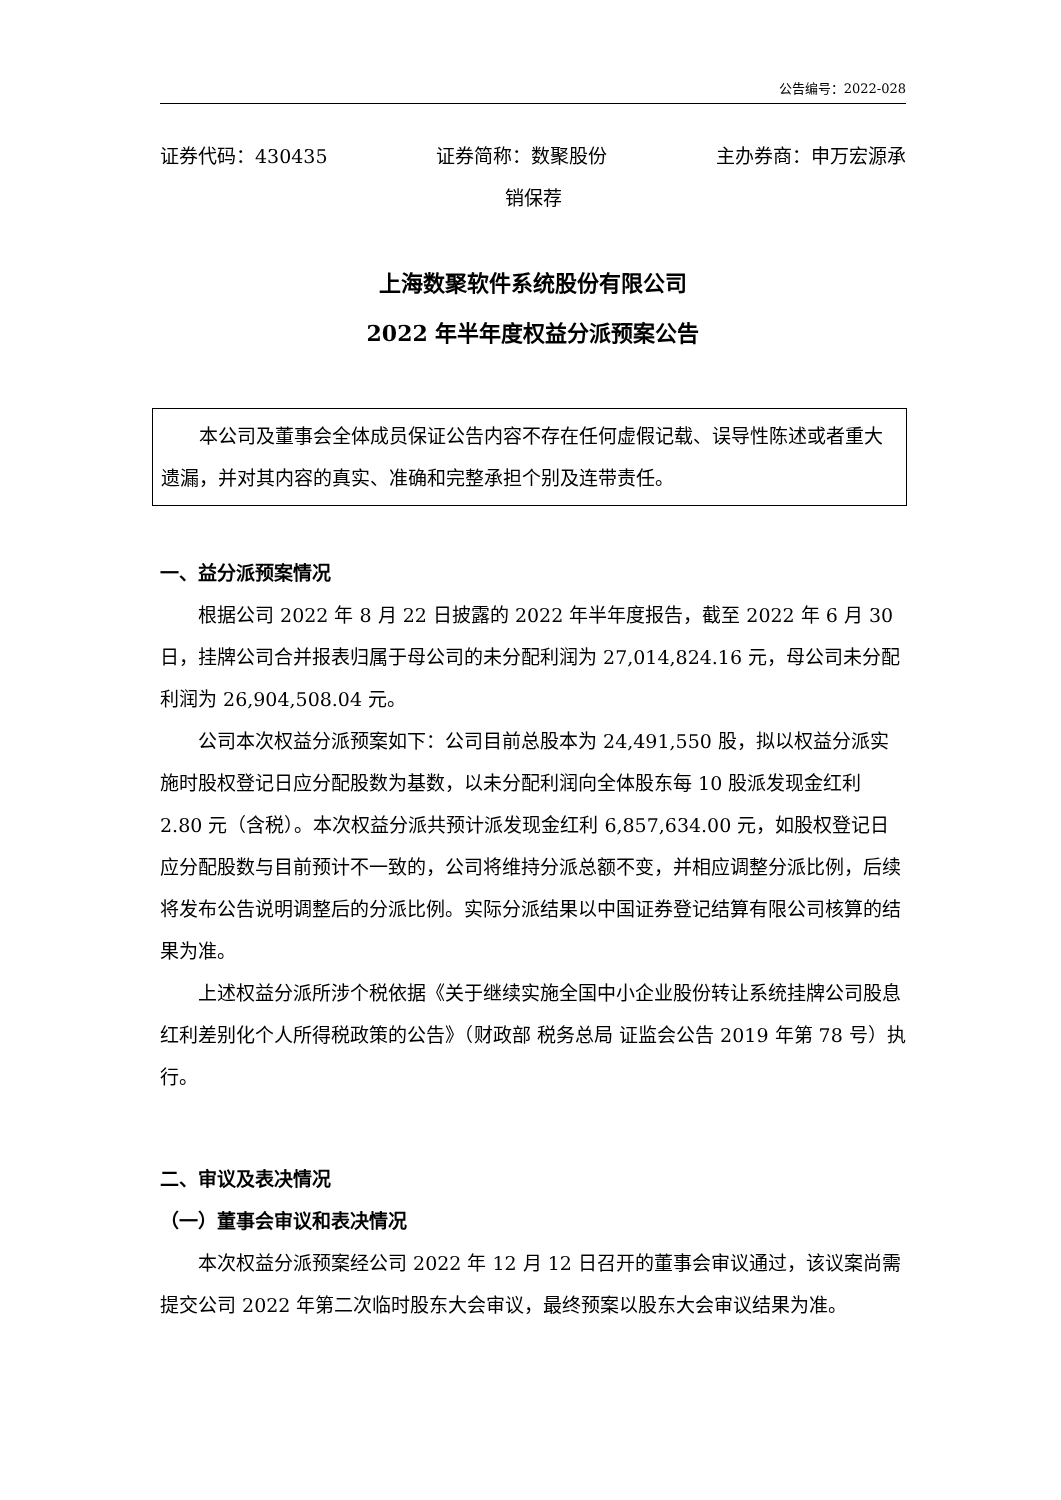公告编号：2022-028
证券代码：430435 证券简称：数聚股份 主办券商：申万宏源承
销保荐
上海数聚软件系统股份有限公司
2022 年半年度权益分派预案公告
本公司及董事会全体成员保证公告内容不存在任何虚假记载、误导性陈述或者重大遗漏，并对其内容的真实、准确和完整承担个别及连带责任。
一、益分派预案情况
根据公司 2022 年 8 月 22 日披露的 2022 年半年度报告，截至 2022 年 6 月 30 日，挂牌公司合并报表归属于母公司的未分配利润为 27,014,824.16 元，母公司未分配利润为 26,904,508.04 元。
公司本次权益分派预案如下：公司目前总股本为 24,491,550 股，拟以权益分派实施时股权登记日应分配股数为基数，以未分配利润向全体股东每 10 股派发现金红利 2.80 元（含税）。本次权益分派共预计派发现金红利 6,857,634.00 元，如股权登记日应分配股数与目前预计不一致的，公司将维持分派总额不变，并相应调整分派比例，后续将发布公告说明调整后的分派比例。实际分派结果以中国证券登记结算有限公司核算的结果为准。
上述权益分派所涉个税依据《关于继续实施全国中小企业股份转让系统挂牌公司股息红利差别化个人所得税政策的公告》（财政部 税务总局 证监会公告 2019 年第 78 号）执行。
二、审议及表决情况
（一）董事会审议和表决情况
本次权益分派预案经公司 2022 年 12 月 12 日召开的董事会审议通过，该议案尚需提交公司 2022 年第二次临时股东大会审议，最终预案以股东大会审议结果为准。